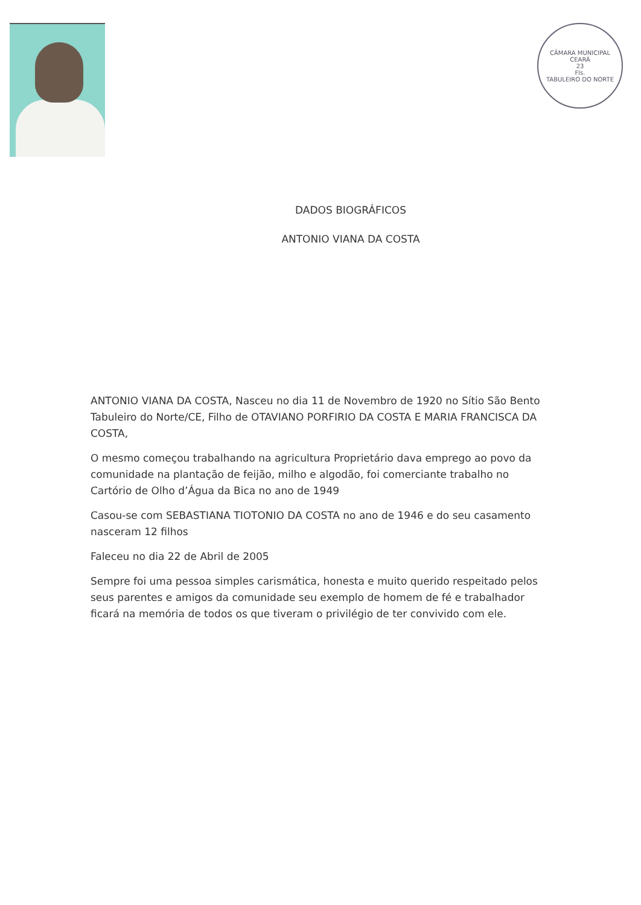CÂMARA MUNICIPAL
CEARÁ
23
Fls.
TABULEIRO DO NORTE
DADOS BIOGRÁFICOS
ANTONIO VIANA DA COSTA
ANTONIO VIANA DA COSTA, Nasceu no dia 11 de Novembro de 1920 no Sítio São Bento Tabuleiro do Norte/CE, Filho de OTAVIANO PORFIRIO DA COSTA E MARIA FRANCISCA DA COSTA,
O mesmo começou trabalhando na agricultura Proprietário dava emprego ao povo da comunidade na plantação de feijão, milho e algodão, foi comerciante trabalho no Cartório de Olho d’Água da Bica no ano de 1949
Casou-se com SEBASTIANA TIOTONIO DA COSTA no ano de 1946 e do seu casamento nasceram 12 filhos
Faleceu no dia 22 de Abril de 2005
Sempre foi uma pessoa simples carismática, honesta e muito querido respeitado pelos seus parentes e amigos da comunidade seu exemplo de homem de fé e trabalhador ficará na memória de todos os que tiveram o privilégio de ter convivido com ele.